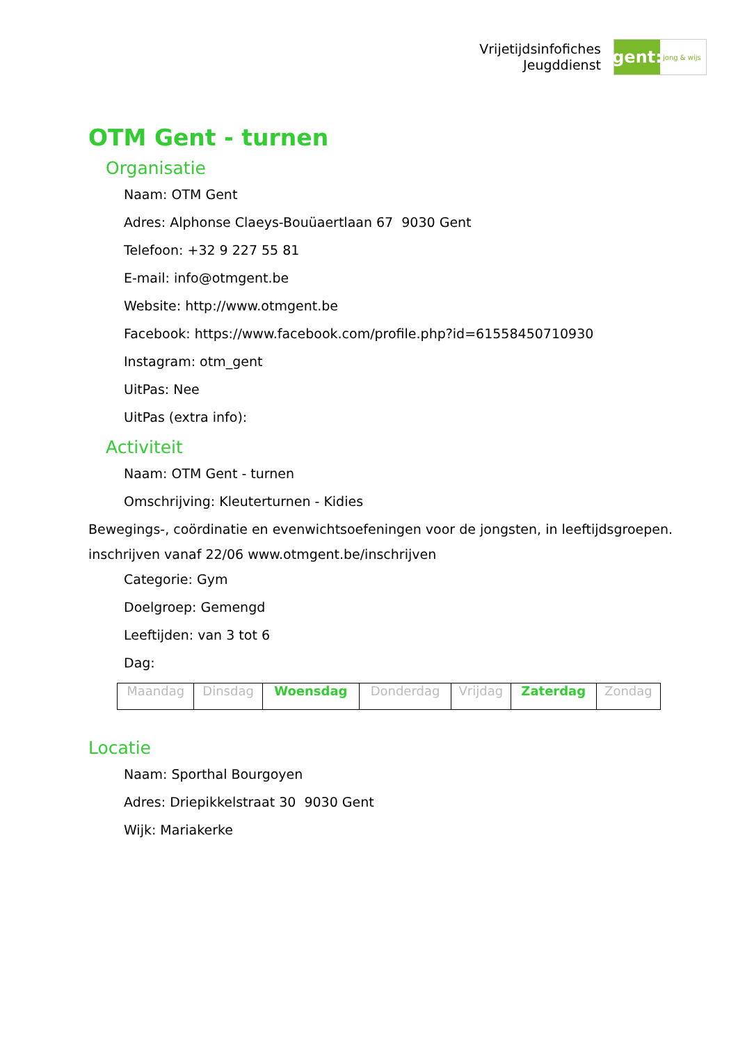Vrijetijdsinfofiches
Jeugddienst
gent:
jong & wijs
OTM Gent - turnen
Organisatie
Naam: OTM Gent
Adres: Alphonse Claeys-Bouüaertlaan 67 9030 Gent
Telefoon: +32 9 227 55 81
E-mail: info@otmgent.be
Website: http://www.otmgent.be
Facebook: https://www.facebook.com/profile.php?id=61558450710930
Instagram: otm_gent
UitPas: Nee
UitPas (extra info):
Activiteit
Naam: OTM Gent - turnen
Omschrijving: Kleuterturnen - Kidies
Bewegings-, coördinatie en evenwichtsoefeningen voor de jongsten, in leeftijdsgroepen.
inschrijven vanaf 22/06 www.otmgent.be/inschrijven
Categorie: Gym
Doelgroep: Gemengd
Leeftijden: van 3 tot 6
Dag:
| Maandag | Dinsdag | Woensdag | Donderdag | Vrijdag | Zaterdag | Zondag |
Locatie
Naam: Sporthal Bourgoyen
Adres: Driepikkelstraat 30 9030 Gent
Wijk: Mariakerke